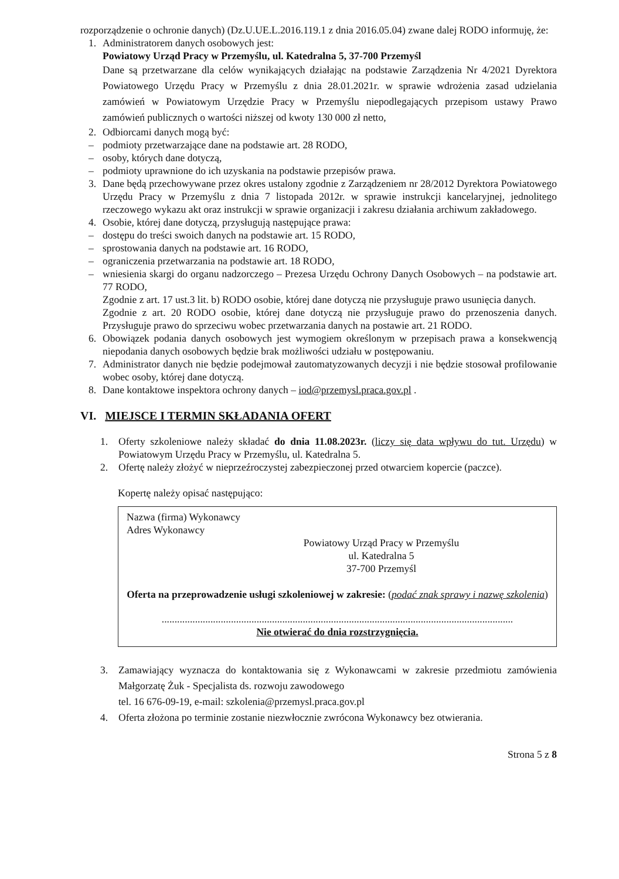rozporządzenie o ochronie danych) (Dz.U.UE.L.2016.119.1 z dnia 2016.05.04) zwane dalej RODO informuję, że:
1. Administratorem danych osobowych jest:
Powiatowy Urząd Pracy w Przemyślu, ul. Katedralna 5, 37-700 Przemyśl
Dane są przetwarzane dla celów wynikających działając na podstawie Zarządzenia Nr 4/2021 Dyrektora Powiatowego Urzędu Pracy w Przemyślu z dnia 28.01.2021r. w sprawie wdrożenia zasad udzielania zamówień w Powiatowym Urzędzie Pracy w Przemyślu niepodlegających przepisom ustawy Prawo zamówień publicznych o wartości niższej od kwoty 130 000 zł netto,
2. Odbiorcami danych mogą być:
– podmioty przetwarzające dane na podstawie art. 28 RODO,
– osoby, których dane dotyczą,
– podmioty uprawnione do ich uzyskania na podstawie przepisów prawa.
3. Dane będą przechowywane przez okres ustalony zgodnie z Zarządzeniem nr 28/2012 Dyrektora Powiatowego Urzędu Pracy w Przemyślu z dnia 7 listopada 2012r. w sprawie instrukcji kancelaryjnej, jednolitego rzeczowego wykazu akt oraz instrukcji w sprawie organizacji i zakresu działania archiwum zakładowego.
4. Osobie, której dane dotyczą, przysługują następujące prawa:
– dostępu do treści swoich danych na podstawie art. 15 RODO,
– sprostowania danych na podstawie art. 16 RODO,
– ograniczenia przetwarzania na podstawie art. 18 RODO,
– wniesienia skargi do organu nadzorczego – Prezesa Urzędu Ochrony Danych Osobowych – na podstawie art. 77 RODO,
Zgodnie z art. 17 ust.3 lit. b) RODO osobie, której dane dotyczą nie przysługuje prawo usunięcia danych.
Zgodnie z art. 20 RODO osobie, której dane dotyczą nie przysługuje prawo do przenoszenia danych. Przysługuje prawo do sprzeciwu wobec przetwarzania danych na postawie art. 21 RODO.
6. Obowiązek podania danych osobowych jest wymogiem określonym w przepisach prawa a konsekwencją niepodania danych osobowych będzie brak możliwości udziału w postępowaniu.
7. Administrator danych nie będzie podejmował zautomatyzowanych decyzji i nie będzie stosował profilowanie wobec osoby, której dane dotyczą.
8. Dane kontaktowe inspektora ochrony danych – iod@przemysl.praca.gov.pl .
VI. MIEJSCE I TERMIN SKŁADANIA OFERT
1. Oferty szkoleniowe należy składać do dnia 11.08.2023r. (liczy się data wpływu do tut. Urzędu) w Powiatowym Urzędu Pracy w Przemyślu, ul. Katedralna 5.
2. Ofertę należy złożyć w nieprzeźroczystej zabezpieczonej przed otwarciem kopercie (paczce).
Kopertę należy opisać następująco:
Nazwa (firma) Wykonawcy
Adres Wykonawcy
Powiatowy Urząd Pracy w Przemyślu
ul. Katedralna 5
37-700 Przemyśl
Oferta na przeprowadzenie usługi szkoleniowej w zakresie: (podać znak sprawy i nazwę szkolenia)
.........................................................................................................................................
Nie otwierać do dnia rozstrzygnięcia.
3. Zamawiający wyznacza do kontaktowania się z Wykonawcami w zakresie przedmiotu zamówienia Małgorzatę Żuk - Specjalista ds. rozwoju zawodowego
tel. 16 676-09-19, e-mail: szkolenia@przemysl.praca.gov.pl
4. Oferta złożona po terminie zostanie niezwłocznie zwrócona Wykonawcy bez otwierania.
Strona 5 z 8